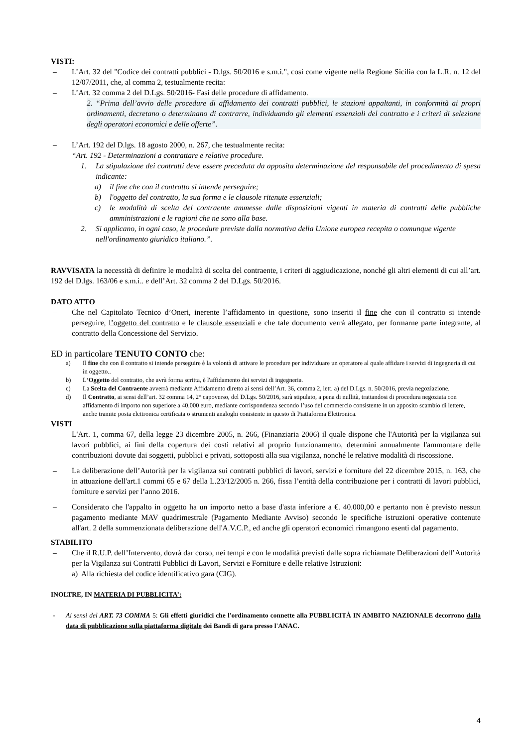VISTI:
– L’Art. 32 del "Codice dei contratti pubblici - D.lgs. 50/2016 e s.m.i.", così come vigente nella Regione Sicilia con la L.R. n. 12 del 12/07/2011, che, al comma 2, testualmente recita:
– L’Art. 32 comma 2 del D.Lgs. 50/2016- Fasi delle procedure di affidamento.
2. “Prima dell’avvio delle procedure di affidamento dei contratti pubblici, le stazioni appaltanti, in conformità ai propri ordinamenti, decretano o determinano di contrarre, individuando gli elementi essenziali del contratto e i criteri di selezione degli operatori economici e delle offerte”.
– L’Art. 192 del D.lgs. 18 agosto 2000, n. 267, che testualmente recita:
“Art. 192 - Determinazioni a contrattare e relative procedure.
1. La stipulazione dei contratti deve essere preceduta da apposita determinazione del responsabile del procedimento di spesa indicante:
a) il fine che con il contratto si intende perseguire;
b) l'oggetto del contratto, la sua forma e le clausole ritenute essenziali;
c) le modalità di scelta del contraente ammesse dalle disposizioni vigenti in materia di contratti delle pubbliche amministrazioni e le ragioni che ne sono alla base.
2. Si applicano, in ogni caso, le procedure previste dalla normativa della Unione europea recepita o comunque vigente nell'ordinamento giuridico italiano.”.
RAVVISATA la necessità di definire le modalità di scelta del contraente, i criteri di aggiudicazione, nonché gli altri elementi di cui all’art. 192 del D.lgs. 163/06 e s.m.i.. e dell’Art. 32 comma 2 del D.Lgs. 50/2016.
DATO ATTO
– Che nel Capitolato Tecnico d’Oneri, inerente l’affidamento in questione, sono inseriti il fine che con il contratto si intende perseguire, l’oggetto del contratto e le clausole essenziali e che tale documento verrà allegato, per formarne parte integrante, al contratto della Concessione del Servizio.
ED in particolare TENUTO CONTO che:
a) Il fine che con il contratto si intende perseguire è la volontà di attivare le procedure per individuare un operatore al quale affidare i servizi di ingegneria di cui in oggetto..
b) L‘Oggetto del contratto, che avrà forma scritta, è l'affidamento dei servizi di ingegneria.
c) La Scelta del Contraente avverrà mediante Affidamento diretto ai sensi dell’Art. 36, comma 2, lett. a) del D.Lgs. n. 50/2016, previa negoziazione.
d) Il Contratto, ai sensi dell’art. 32 comma 14, 2° capoverso, del D.Lgs. 50/2016, sarà stipulato, a pena di nullità, trattandosi di procedura negoziata con affidamento di importo non superiore a 40.000 euro, mediante corrispondenza secondo l’uso del commercio consistente in un apposito scambio di lettere, anche tramite posta elettronica certificata o strumenti analoghi conistente in questo di Piattaforma Elettronica.
VISTI
– L'Art. 1, comma 67, della legge 23 dicembre 2005, n. 266, (Finanziaria 2006) il quale dispone che l'Autorità per la vigilanza sui lavori pubblici, ai fini della copertura dei costi relativi al proprio funzionamento, determini annualmente l'ammontare delle contribuzioni dovute dai soggetti, pubblici e privati, sottoposti alla sua vigilanza, nonché le relative modalità di riscossione.
– La deliberazione dell’Autorità per la vigilanza sui contratti pubblici di lavori, servizi e forniture del 22 dicembre 2015, n. 163, che in attuazione dell'art.1 commi 65 e 67 della L.23/12/2005 n. 266, fissa l’entità della contribuzione per i contratti di lavori pubblici, forniture e servizi per l’anno 2016.
– Considerato che l'appalto in oggetto ha un importo netto a base d'asta inferiore a €. 40.000,00 e pertanto non è previsto nessun pagamento mediante MAV quadrimestrale (Pagamento Mediante Avviso) secondo le specifiche istruzioni operative contenute all'art. 2 della summenzionata deliberazione dell'A.V.C.P., ed anche gli operatori economici rimangono esenti dal pagamento.
STABILITO
– Che il R.U.P. dell’Intervento, dovrà dar corso, nei tempi e con le modalità previsti dalle sopra richiamate Deliberazioni dell’Autorità per la Vigilanza sui Contratti Pubblici di Lavori, Servizi e Forniture e delle relative Istruzioni:
a) Alla richiesta del codice identificativo gara (CIG).
INOLTRE, IN MATERIA DI PUBBLICITA’:
- Ai sensi del ART. 73 COMMA 5: Gli effetti giuridici che l'ordinamento connette alla PUBBLICITÀ IN AMBITO NAZIONALE decorrono dalla data di pubblicazione sulla piattaforma digitale dei Bandi di gara presso l'ANAC.
4